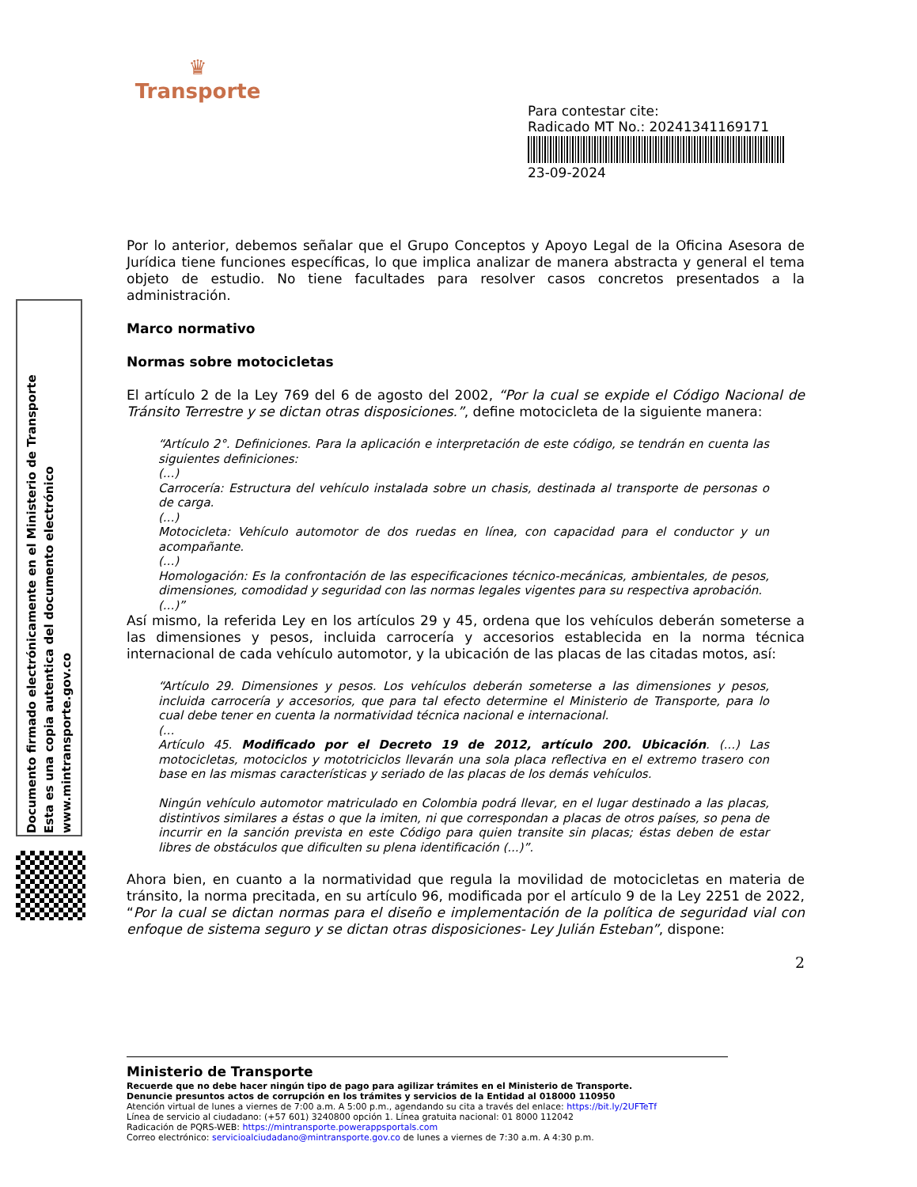♛
Transporte
Para contestar cite:
Radicado MT No.: 20241341169171
23-09-2024
Documento firmado electrónicamente en el Ministerio de Transporte
Esta es una copia autentica del documento electrónico
www.mintransporte.gov.co
Por lo anterior, debemos señalar que el Grupo Conceptos y Apoyo Legal de la Oficina Asesora de Jurídica tiene funciones específicas, lo que implica analizar de manera abstracta y general el tema objeto de estudio. No tiene facultades para resolver casos concretos presentados a la administración.
Marco normativo
Normas sobre motocicletas
El artículo 2 de la Ley 769 del 6 de agosto del 2002, “Por la cual se expide el Código Nacional de Tránsito Terrestre y se dictan otras disposiciones.”, define motocicleta de la siguiente manera:
“Artículo 2°. Definiciones. Para la aplicación e interpretación de este código, se tendrán en cuenta las siguientes definiciones:
(...)
Carrocería: Estructura del vehículo instalada sobre un chasis, destinada al transporte de personas o de carga.
(...)
Motocicleta: Vehículo automotor de dos ruedas en línea, con capacidad para el conductor y un acompañante.
(...)
Homologación: Es la confrontación de las especificaciones técnico-mecánicas, ambientales, de pesos, dimensiones, comodidad y seguridad con las normas legales vigentes para su respectiva aprobación.
(...)”
Así mismo, la referida Ley en los artículos 29 y 45, ordena que los vehículos deberán someterse a las dimensiones y pesos, incluida carrocería y accesorios establecida en la norma técnica internacional de cada vehículo automotor, y la ubicación de las placas de las citadas motos, así:
“Artículo 29. Dimensiones y pesos. Los vehículos deberán someterse a las dimensiones y pesos, incluida carrocería y accesorios, que para tal efecto determine el Ministerio de Transporte, para lo cual debe tener en cuenta la normatividad técnica nacional e internacional.
(...
Artículo 45. Modificado por el Decreto 19 de 2012, artículo 200. Ubicación. (...) Las motocicletas, motociclos y mototriciclos llevarán una sola placa reflectiva en el extremo trasero con base en las mismas características y seriado de las placas de los demás vehículos.
Ningún vehículo automotor matriculado en Colombia podrá llevar, en el lugar destinado a las placas, distintivos similares a éstas o que la imiten, ni que correspondan a placas de otros países, so pena de incurrir en la sanción prevista en este Código para quien transite sin placas; éstas deben de estar libres de obstáculos que dificulten su plena identificación (...)”.
Ahora bien, en cuanto a la normatividad que regula la movilidad de motocicletas en materia de tránsito, la norma precitada, en su artículo 96, modificada por el artículo 9 de la Ley 2251 de 2022, “Por la cual se dictan normas para el diseño e implementación de la política de seguridad vial con enfoque de sistema seguro y se dictan otras disposiciones- Ley Julián Esteban”, dispone:
2
Ministerio de Transporte
Recuerde que no debe hacer ningún tipo de pago para agilizar trámites en el Ministerio de Transporte.
Denuncie presuntos actos de corrupción en los trámites y servicios de la Entidad al 018000 110950
Atención virtual de lunes a viernes de 7:00 a.m. A 5:00 p.m., agendando su cita a través del enlace: https://bit.ly/2UFTeTf
Línea de servicio al ciudadano: (+57 601) 3240800 opción 1. Línea gratuita nacional: 01 8000 112042
Radicación de PQRS-WEB: https://mintransporte.powerappsportals.com
Correo electrónico: servicioalciudadano@mintransporte.gov.co de lunes a viernes de 7:30 a.m. A 4:30 p.m.